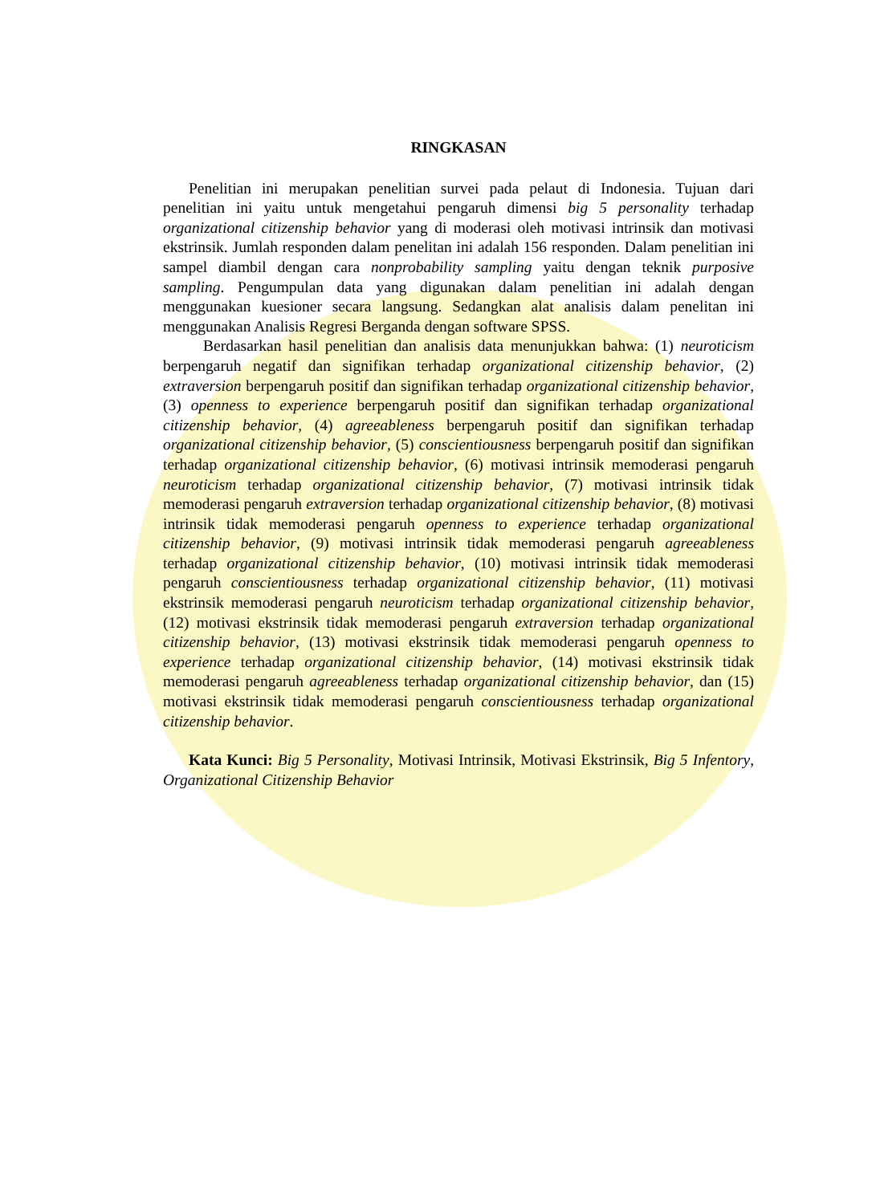RINGKASAN
Penelitian ini merupakan penelitian survei pada pelaut di Indonesia. Tujuan dari penelitian ini yaitu untuk mengetahui pengaruh dimensi big 5 personality terhadap organizational citizenship behavior yang di moderasi oleh motivasi intrinsik dan motivasi ekstrinsik. Jumlah responden dalam penelitan ini adalah 156 responden. Dalam penelitian ini sampel diambil dengan cara nonprobability sampling yaitu dengan teknik purposive sampling. Pengumpulan data yang digunakan dalam penelitian ini adalah dengan menggunakan kuesioner secara langsung. Sedangkan alat analisis dalam penelitan ini menggunakan Analisis Regresi Berganda dengan software SPSS.
Berdasarkan hasil penelitian dan analisis data menunjukkan bahwa: (1) neuroticism berpengaruh negatif dan signifikan terhadap organizational citizenship behavior, (2) extraversion berpengaruh positif dan signifikan terhadap organizational citizenship behavior, (3) openness to experience berpengaruh positif dan signifikan terhadap organizational citizenship behavior, (4) agreeableness berpengaruh positif dan signifikan terhadap organizational citizenship behavior, (5) conscientiousness berpengaruh positif dan signifikan terhadap organizational citizenship behavior, (6) motivasi intrinsik memoderasi pengaruh neuroticism terhadap organizational citizenship behavior, (7) motivasi intrinsik tidak memoderasi pengaruh extraversion terhadap organizational citizenship behavior, (8) motivasi intrinsik tidak memoderasi pengaruh openness to experience terhadap organizational citizenship behavior, (9) motivasi intrinsik tidak memoderasi pengaruh agreeableness terhadap organizational citizenship behavior, (10) motivasi intrinsik tidak memoderasi pengaruh conscientiousness terhadap organizational citizenship behavior, (11) motivasi ekstrinsik memoderasi pengaruh neuroticism terhadap organizational citizenship behavior, (12) motivasi ekstrinsik tidak memoderasi pengaruh extraversion terhadap organizational citizenship behavior, (13) motivasi ekstrinsik tidak memoderasi pengaruh openness to experience terhadap organizational citizenship behavior, (14) motivasi ekstrinsik tidak memoderasi pengaruh agreeableness terhadap organizational citizenship behavior, dan (15) motivasi ekstrinsik tidak memoderasi pengaruh conscientiousness terhadap organizational citizenship behavior.
Kata Kunci: Big 5 Personality, Motivasi Intrinsik, Motivasi Ekstrinsik, Big 5 Infentory, Organizational Citizenship Behavior